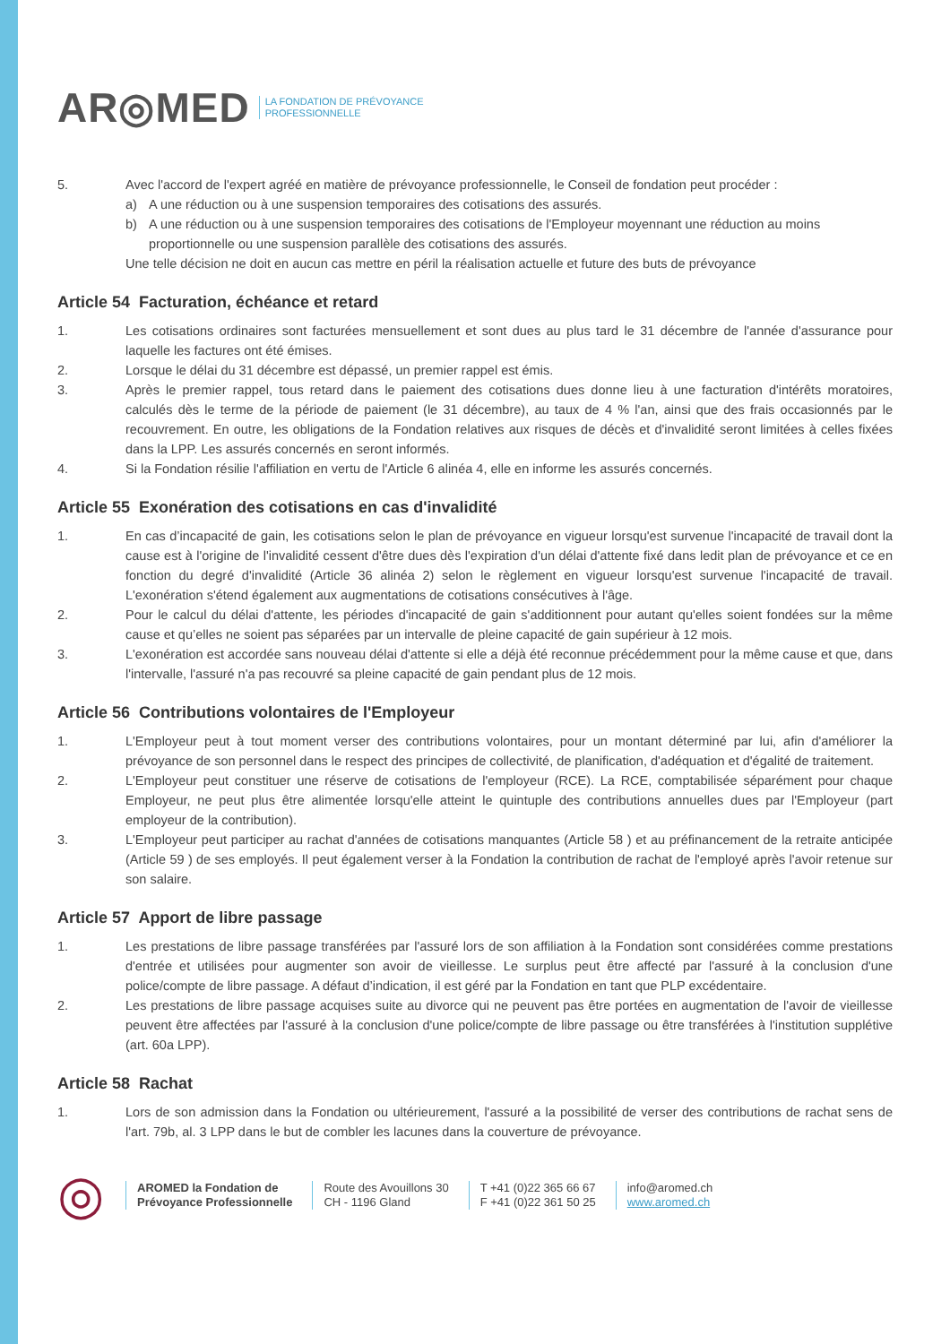AR◎MED LA FONDATION DE PRÉVOYANCE
PROFESSIONNELLE
5. Avec l'accord de l'expert agréé en matière de prévoyance professionnelle, le Conseil de fondation peut procéder :
a) A une réduction ou à une suspension temporaires des cotisations des assurés.
b) A une réduction ou à une suspension temporaires des cotisations de l'Employeur moyennant une réduction au moins proportionnelle ou une suspension parallèle des cotisations des assurés.
Une telle décision ne doit en aucun cas mettre en péril la réalisation actuelle et future des buts de prévoyance
Article 54 Facturation, échéance et retard
1. Les cotisations ordinaires sont facturées mensuellement et sont dues au plus tard le 31 décembre de l'année d'assurance pour laquelle les factures ont été émises.
2. Lorsque le délai du 31 décembre est dépassé, un premier rappel est émis.
3. Après le premier rappel, tous retard dans le paiement des cotisations dues donne lieu à une facturation d'intérêts moratoires, calculés dès le terme de la période de paiement (le 31 décembre), au taux de 4 % l'an, ainsi que des frais occasionnés par le recouvrement. En outre, les obligations de la Fondation relatives aux risques de décès et d'invalidité seront limitées à celles fixées dans la LPP. Les assurés concernés en seront informés.
4. Si la Fondation résilie l'affiliation en vertu de l'Article 6 alinéa 4, elle en informe les assurés concernés.
Article 55 Exonération des cotisations en cas d'invalidité
1. En cas d’incapacité de gain, les cotisations selon le plan de prévoyance en vigueur lorsqu'est survenue l'incapacité de travail dont la cause est à l'origine de l'invalidité cessent d'être dues dès l'expiration d'un délai d'attente fixé dans ledit plan de prévoyance et ce en fonction du degré d'invalidité (Article 36 alinéa 2) selon le règlement en vigueur lorsqu'est survenue l'incapacité de travail. L'exonération s'étend également aux augmentations de cotisations consécutives à l'âge.
2. Pour le calcul du délai d'attente, les périodes d'incapacité de gain s'additionnent pour autant qu'elles soient fondées sur la même cause et qu’elles ne soient pas séparées par un intervalle de pleine capacité de gain supérieur à 12 mois.
3. L'exonération est accordée sans nouveau délai d'attente si elle a déjà été reconnue précédemment pour la même cause et que, dans l'intervalle, l'assuré n'a pas recouvré sa pleine capacité de gain pendant plus de 12 mois.
Article 56 Contributions volontaires de l'Employeur
1. L'Employeur peut à tout moment verser des contributions volontaires, pour un montant déterminé par lui, afin d'améliorer la prévoyance de son personnel dans le respect des principes de collectivité, de planification, d'adéquation et d'égalité de traitement.
2. L'Employeur peut constituer une réserve de cotisations de l'employeur (RCE). La RCE, comptabilisée séparément pour chaque Employeur, ne peut plus être alimentée lorsqu'elle atteint le quintuple des contributions annuelles dues par l'Employeur (part employeur de la contribution).
3. L'Employeur peut participer au rachat d'années de cotisations manquantes (Article 58 ) et au préfinancement de la retraite anticipée (Article 59 ) de ses employés. Il peut également verser à la Fondation la contribution de rachat de l'employé après l'avoir retenue sur son salaire.
Article 57 Apport de libre passage
1. Les prestations de libre passage transférées par l'assuré lors de son affiliation à la Fondation sont considérées comme prestations d'entrée et utilisées pour augmenter son avoir de vieillesse. Le surplus peut être affecté par l'assuré à la conclusion d'une police/compte de libre passage. A défaut d’indication, il est géré par la Fondation en tant que PLP excédentaire.
2. Les prestations de libre passage acquises suite au divorce qui ne peuvent pas être portées en augmentation de l'avoir de vieillesse peuvent être affectées par l'assuré à la conclusion d'une police/compte de libre passage ou être transférées à l'institution supplétive (art. 60a LPP).
Article 58 Rachat
1. Lors de son admission dans la Fondation ou ultérieurement, l'assuré a la possibilité de verser des contributions de rachat sens de l'art. 79b, al. 3 LPP dans le but de combler les lacunes dans la couverture de prévoyance.
◎
AROMED la Fondation de
Prévoyance Professionnelle
Route des Avouillons 30
CH - 1196 Gland
T +41 (0)22 365 66 67
F +41 (0)22 361 50 25
info@aromed.ch
www.aromed.ch